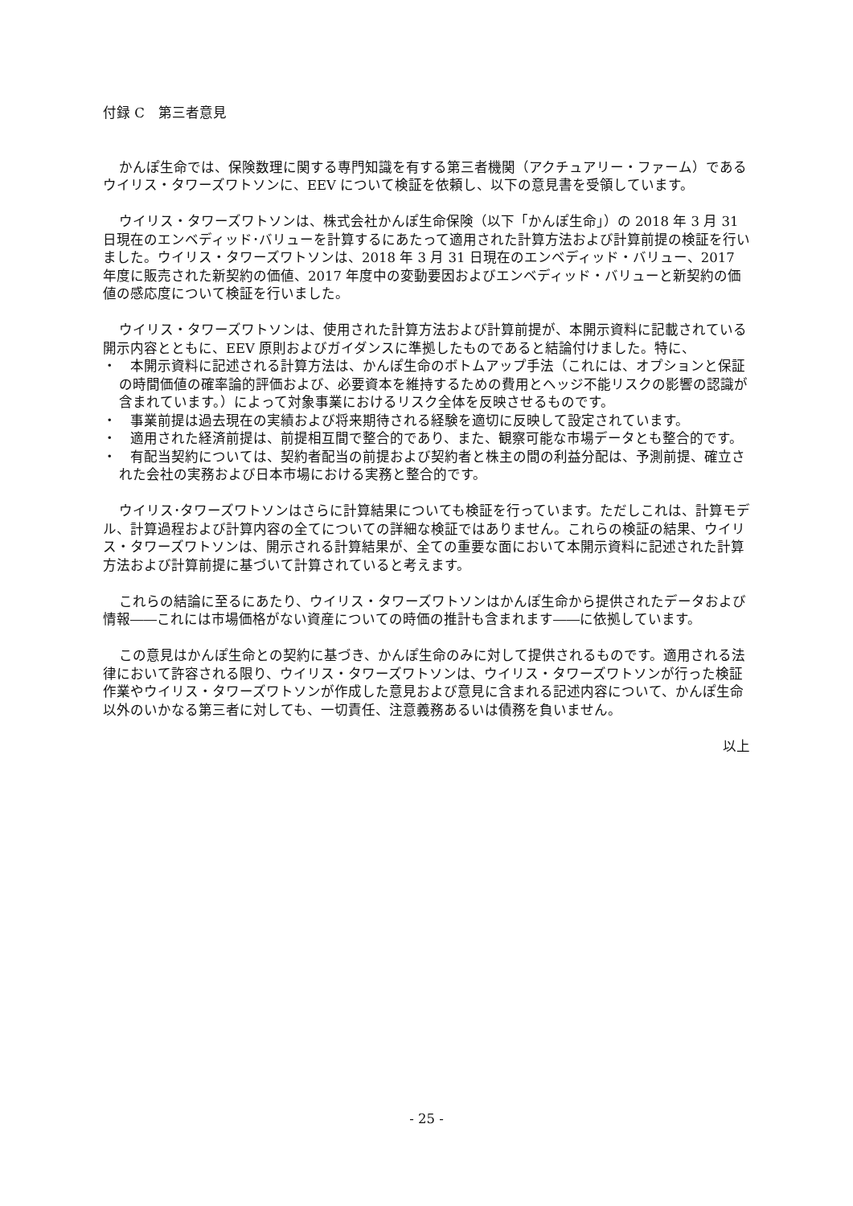付録 C　第三者意見
かんぽ生命では、保険数理に関する専門知識を有する第三者機関（アクチュアリー・ファーム）であるウイリス・タワーズワトソンに、EEV について検証を依頼し、以下の意見書を受領しています。
ウイリス・タワーズワトソンは、株式会社かんぽ生命保険（以下「かんぽ生命」）の 2018 年 3 月 31 日現在のエンベディッド･バリューを計算するにあたって適用された計算方法および計算前提の検証を行いました。ウイリス・タワーズワトソンは、2018 年 3 月 31 日現在のエンベディッド・バリュー、2017 年度に販売された新契約の価値、2017 年度中の変動要因およびエンベディッド・バリューと新契約の価値の感応度について検証を行いました。
ウイリス・タワーズワトソンは、使用された計算方法および計算前提が、本開示資料に記載されている開示内容とともに、EEV 原則およびガイダンスに準拠したものであると結論付けました。特に、
・　本開示資料に記述される計算方法は、かんぽ生命のボトムアップ手法（これには、オプションと保証の時間価値の確率論的評価および、必要資本を維持するための費用とヘッジ不能リスクの影響の認識が含まれています。）によって対象事業におけるリスク全体を反映させるものです。
・　事業前提は過去現在の実績および将来期待される経験を適切に反映して設定されています。
・　適用された経済前提は、前提相互間で整合的であり、また、観察可能な市場データとも整合的です。
・　有配当契約については、契約者配当の前提および契約者と株主の間の利益分配は、予測前提、確立された会社の実務および日本市場における実務と整合的です。
ウイリス･タワーズワトソンはさらに計算結果についても検証を行っています。ただしこれは、計算モデル、計算過程および計算内容の全てについての詳細な検証ではありません。これらの検証の結果、ウイリス・タワーズワトソンは、開示される計算結果が、全ての重要な面において本開示資料に記述された計算方法および計算前提に基づいて計算されていると考えます。
これらの結論に至るにあたり、ウイリス・タワーズワトソンはかんぽ生命から提供されたデータおよび情報――これには市場価格がない資産についての時価の推計も含まれます――に依拠しています。
この意見はかんぽ生命との契約に基づき、かんぽ生命のみに対して提供されるものです。適用される法律において許容される限り、ウイリス・タワーズワトソンは、ウイリス・タワーズワトソンが行った検証作業やウイリス・タワーズワトソンが作成した意見および意見に含まれる記述内容について、かんぽ生命以外のいかなる第三者に対しても、一切責任、注意義務あるいは債務を負いません。
以上
- 25 -